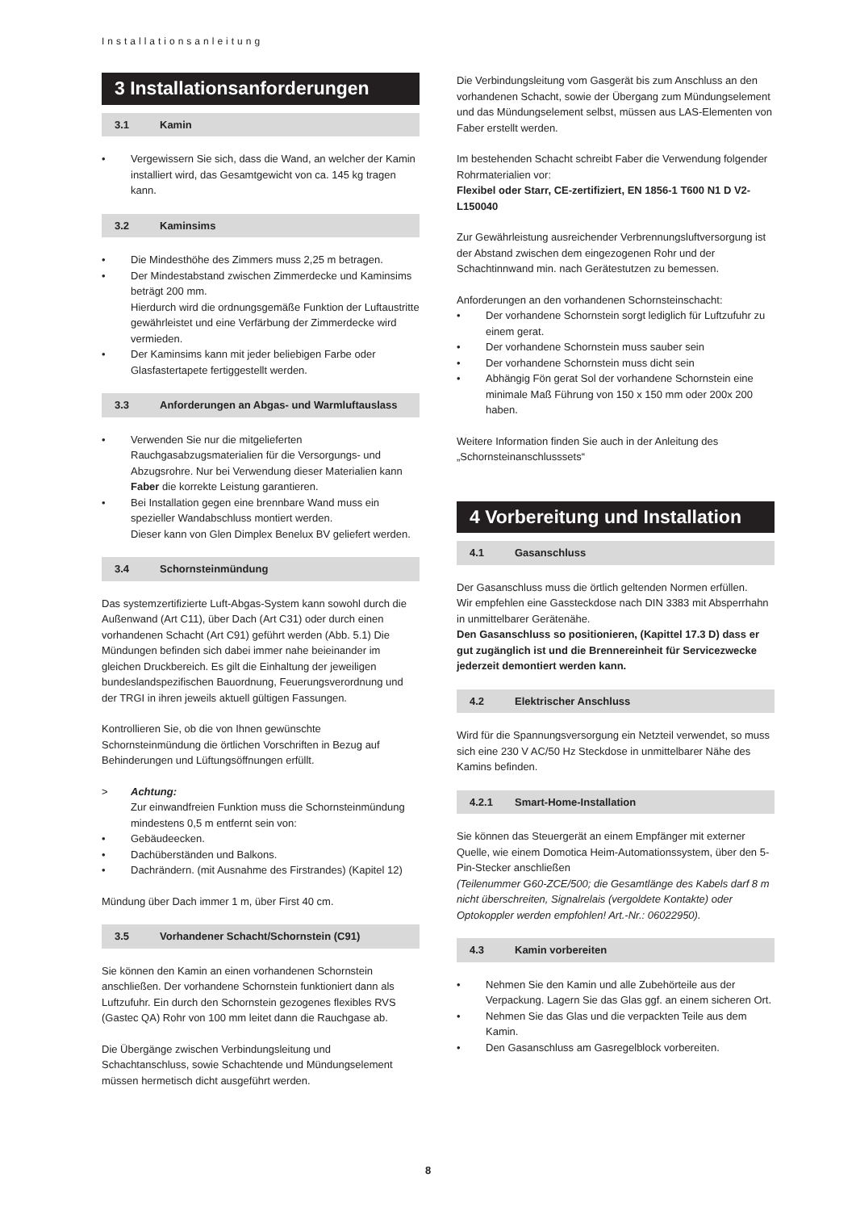Installationsanleitung
3 Installationsanforderungen
3.1 Kamin
• Vergewissern Sie sich, dass die Wand, an welcher der Kamin installiert wird, das Gesamtgewicht von ca. 145 kg tragen kann.
3.2 Kaminsims
• Die Mindesthöhe des Zimmers muss 2,25 m betragen.
• Der Mindestabstand zwischen Zimmerdecke und Kaminsims beträgt 200 mm.
Hierdurch wird die ordnungsgemäße Funktion der Luftaustritte gewährleistet und eine Verfärbung der Zimmerdecke wird vermieden.
• Der Kaminsims kann mit jeder beliebigen Farbe oder Glasfastertapete fertiggestellt werden.
3.3 Anforderungen an Abgas- und Warmluftauslass
• Verwenden Sie nur die mitgelieferten Rauchgasabzugsmaterialien für die Versorgungs- und Abzugsrohre. Nur bei Verwendung dieser Materialien kann Faber die korrekte Leistung garantieren.
• Bei Installation gegen eine brennbare Wand muss ein spezieller Wandabschluss montiert werden.
Dieser kann von Glen Dimplex Benelux BV geliefert werden.
3.4 Schornsteinmündung
Das systemzertifizierte Luft-Abgas-System kann sowohl durch die Außenwand (Art C11), über Dach (Art C31) oder durch einen vorhandenen Schacht (Art C91) geführt werden (Abb. 5.1) Die Mündungen befinden sich dabei immer nahe beieinander im gleichen Druckbereich. Es gilt die Einhaltung der jeweiligen bundeslandspezifischen Bauordnung, Feuerungsverordnung und der TRGI in ihren jeweils aktuell gültigen Fassungen.
Kontrollieren Sie, ob die von Ihnen gewünschte Schornsteinmündung die örtlichen Vorschriften in Bezug auf Behinderungen und Lüftungsöffnungen erfüllt.
> Achtung:
Zur einwandfreien Funktion muss die Schornsteinmündung mindestens 0,5 m entfernt sein von:
• Gebäudeecken.
• Dachüberständen und Balkons.
• Dachrändern. (mit Ausnahme des Firstrandes) (Kapitel 12)
Mündung über Dach immer 1 m, über First 40 cm.
3.5 Vorhandener Schacht/Schornstein (C91)
Sie können den Kamin an einen vorhandenen Schornstein anschließen. Der vorhandene Schornstein funktioniert dann als Luftzufuhr. Ein durch den Schornstein gezogenes flexibles RVS (Gastec QA) Rohr von 100 mm leitet dann die Rauchgase ab.
Die Übergänge zwischen Verbindungsleitung und Schachtanschluss, sowie Schachtende und Mündungselement müssen hermetisch dicht ausgeführt werden.
Die Verbindungsleitung vom Gasgerät bis zum Anschluss an den vorhandenen Schacht, sowie der Übergang zum Mündungselement und das Mündungselement selbst, müssen aus LAS-Elementen von Faber erstellt werden.
Im bestehenden Schacht schreibt Faber die Verwendung folgender Rohrmaterialien vor:
Flexibel oder Starr, CE-zertifiziert, EN 1856-1 T600 N1 D V2-L150040
Zur Gewährleistung ausreichender Verbrennungsluftversorgung ist der Abstand zwischen dem eingezogenen Rohr und der Schachtinnwand min. nach Gerätestutzen zu bemessen.
Anforderungen an den vorhandenen Schornsteinschacht:
• Der vorhandene Schornstein sorgt lediglich für Luftzufuhr zu einem gerat.
• Der vorhandene Schornstein muss sauber sein
• Der vorhandene Schornstein muss dicht sein
• Abhängig Fön gerat Sol der vorhandene Schornstein eine minimale Maß Führung von 150 x 150 mm oder 200x 200 haben.
Weitere Information finden Sie auch in der Anleitung des „Schornsteinanschlusssets“
4 Vorbereitung und Installation
4.1 Gasanschluss
Der Gasanschluss muss die örtlich geltenden Normen erfüllen.
Wir empfehlen eine Gassteckdose nach DIN 3383 mit Absperrhahn in unmittelbarer Gerätenähe.
Den Gasanschluss so positionieren, (Kapittel 17.3 D) dass er gut zugänglich ist und die Brennereinheit für Servicezwecke jederzeit demontiert werden kann.
4.2 Elektrischer Anschluss
Wird für die Spannungsversorgung ein Netzteil verwendet, so muss sich eine 230 V AC/50 Hz Steckdose in unmittelbarer Nähe des Kamins befinden.
4.2.1 Smart-Home-Installation
Sie können das Steuergerät an einem Empfänger mit externer Quelle, wie einem Domotica Heim-Automationssystem, über den 5-Pin-Stecker anschließen
(Teilenummer G60-ZCE/500; die Gesamtlänge des Kabels darf 8 m nicht überschreiten, Signalrelais (vergoldete Kontakte) oder Optokoppler werden empfohlen! Art.-Nr.: 06022950).
4.3 Kamin vorbereiten
• Nehmen Sie den Kamin und alle Zubehörteile aus der Verpackung. Lagern Sie das Glas ggf. an einem sicheren Ort.
• Nehmen Sie das Glas und die verpackten Teile aus dem Kamin.
• Den Gasanschluss am Gasregelblock vorbereiten.
8